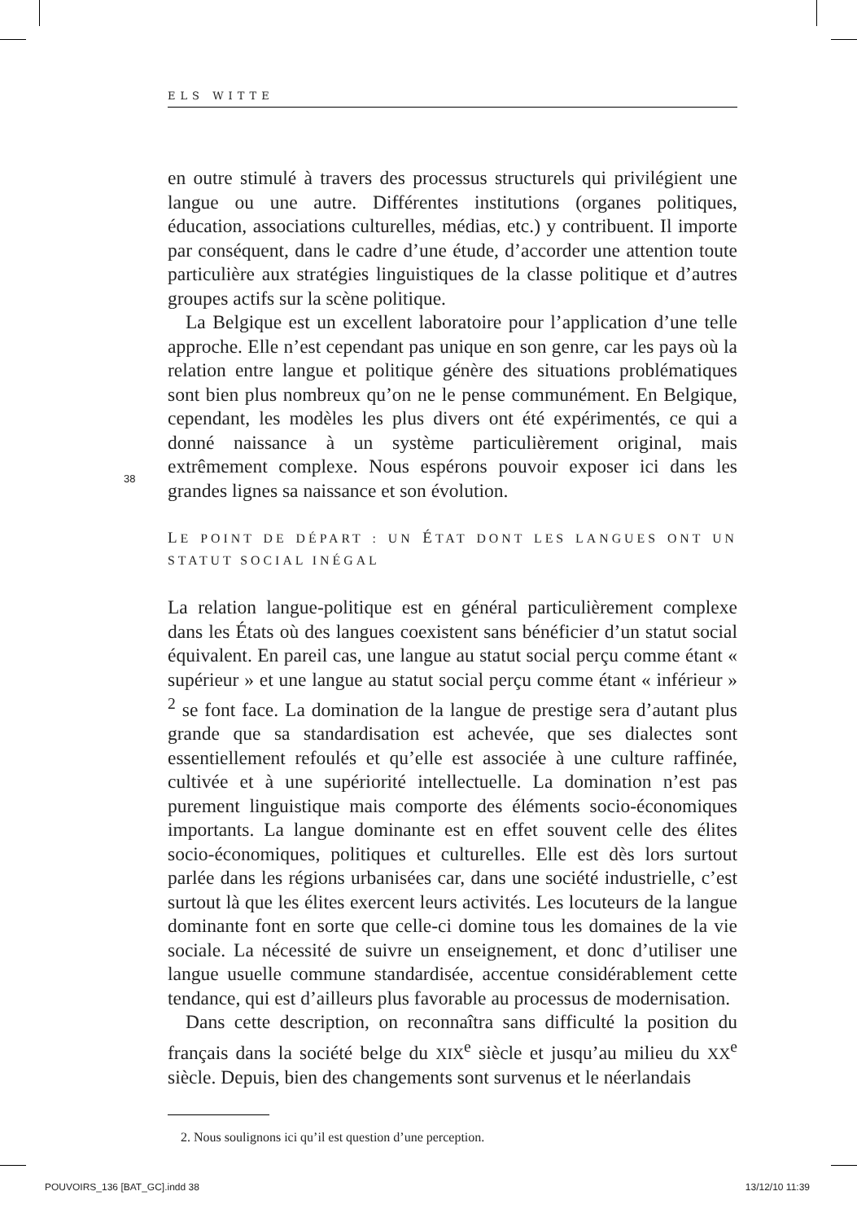ELS WITTE
38
en outre stimulé à travers des processus structurels qui privilégient une langue ou une autre. Différentes institutions (organes politiques, éducation, associations culturelles, médias, etc.) y contribuent. Il importe par conséquent, dans le cadre d’une étude, d’accorder une attention toute particulière aux stratégies linguistiques de la classe politique et d’autres groupes actifs sur la scène politique.
La Belgique est un excellent laboratoire pour l’application d’une telle approche. Elle n’est cependant pas unique en son genre, car les pays où la relation entre langue et politique génère des situations problématiques sont bien plus nombreux qu’on ne le pense communément. En Belgique, cependant, les modèles les plus divers ont été expérimentés, ce qui a donné naissance à un système particulièrement original, mais extrêmement complexe. Nous espérons pouvoir exposer ici dans les grandes lignes sa naissance et son évolution.
LE POINT DE DÉPART : UN ÉTAT DONT LES LANGUES ONT UN STATUT SOCIAL INÉGAL
La relation langue-politique est en général particulièrement complexe dans les États où des langues coexistent sans bénéficier d’un statut social équivalent. En pareil cas, une langue au statut social perçu comme étant « supérieur » et une langue au statut social perçu comme étant « inférieur » <sup>2</sup> se font face. La domination de la langue de prestige sera d’autant plus grande que sa standardisation est achevée, que ses dialectes sont essentiellement refoulés et qu’elle est associée à une culture raffinée, cultivée et à une supériorité intellectuelle. La domination n’est pas purement linguistique mais comporte des éléments socio-économiques importants. La langue dominante est en effet souvent celle des élites socio-économiques, politiques et culturelles. Elle est dès lors surtout parlée dans les régions urbanisées car, dans une société industrielle, c’est surtout là que les élites exercent leurs activités. Les locuteurs de la langue dominante font en sorte que celle-ci domine tous les domaines de la vie sociale. La nécessité de suivre un enseignement, et donc d’utiliser une langue usuelle commune standardisée, accentue considérablement cette tendance, qui est d’ailleurs plus favorable au processus de modernisation.
Dans cette description, on reconnaîtra sans difficulté la position du français dans la société belge du XIX<sup>e</sup> siècle et jusqu’au milieu du XX<sup>e</sup> siècle. Depuis, bien des changements sont survenus et le néerlandais
2. Nous soulignons ici qu’il est question d’une perception.
POUVOIRS_136 [BAT_GC].indd 38 13/12/10 11:39